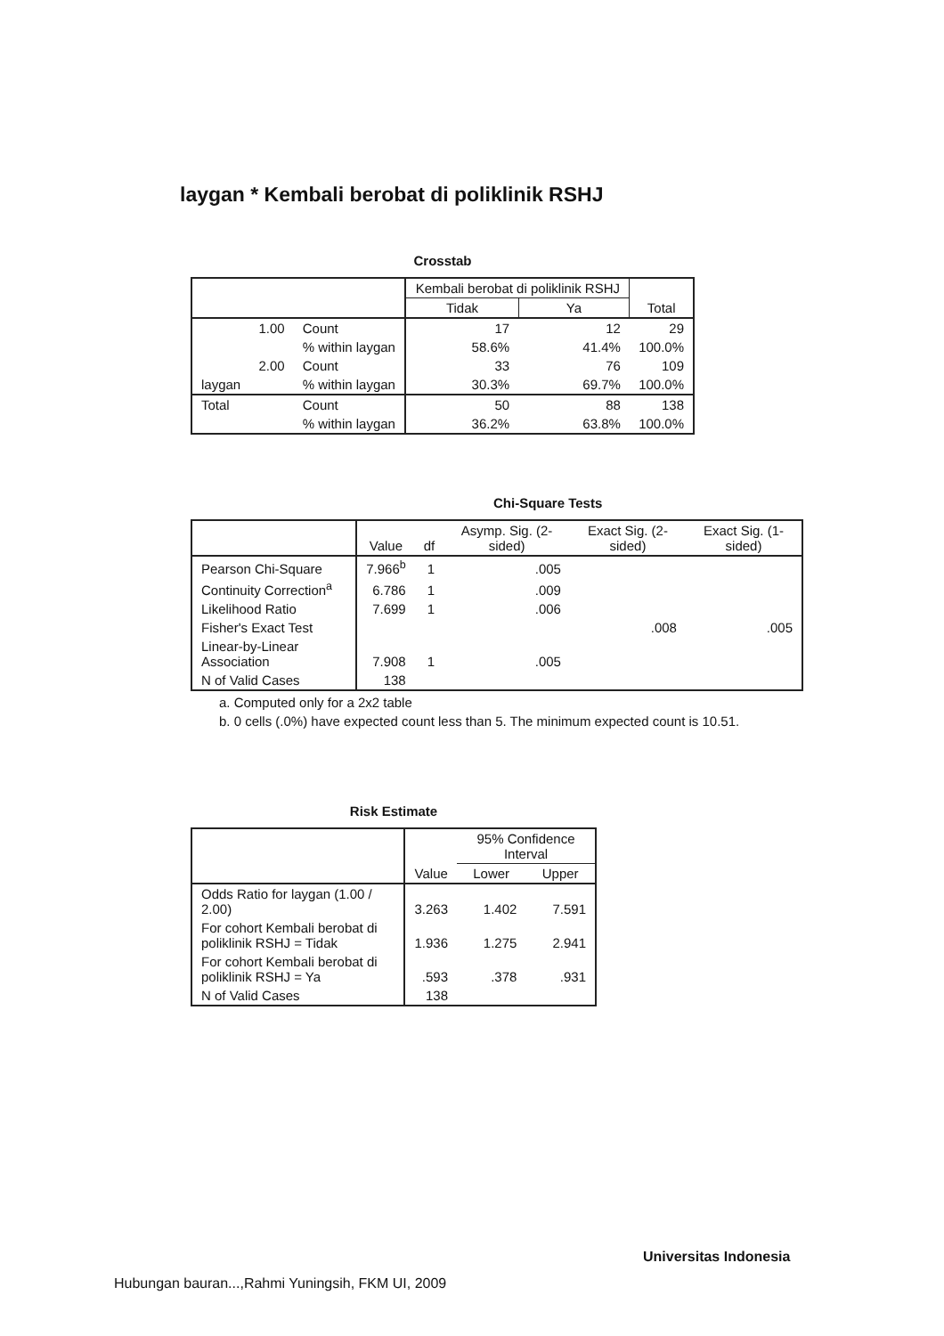laygan * Kembali berobat di poliklinik RSHJ
Crosstab
| | | | Kembali berobat di poliklinik RSHJ | | Total |
| --- | --- | --- | --- | --- | --- |
| | | | Tidak | Ya | |
| laygan | 1.00 | Count | 17 | 12 | 29 |
| | | % within laygan | 58.6% | 41.4% | 100.0% |
| | 2.00 | Count | 33 | 76 | 109 |
| | | % within laygan | 30.3% | 69.7% | 100.0% |
| Total | | Count | 50 | 88 | 138 |
| | | % within laygan | 36.2% | 63.8% | 100.0% |
Chi-Square Tests
| | Value | df | Asymp. Sig. (2-sided) | Exact Sig. (2-sided) | Exact Sig. (1-sided) |
| --- | --- | --- | --- | --- | --- |
| Pearson Chi-Square | 7.966<sup>b</sup> | 1 | .005 | | |
| Continuity Correction<sup>a</sup> | 6.786 | 1 | .009 | | |
| Likelihood Ratio | 7.699 | 1 | .006 | | |
| Fisher's Exact Test | | | | .008 | .005 |
| Linear-by-Linear Association | 7.908 | 1 | .005 | | |
| N of Valid Cases | 138 | | | | |
a. Computed only for a 2x2 table
b. 0 cells (.0%) have expected count less than 5. The minimum expected count is 10.51.
Risk Estimate
| | Value | 95% Confidence Interval | |
| --- | --- | --- | --- |
| | | Lower | Upper |
| Odds Ratio for laygan (1.00 / 2.00) | 3.263 | 1.402 | 7.591 |
| For cohort Kembali berobat di poliklinik RSHJ = Tidak | 1.936 | 1.275 | 2.941 |
| For cohort Kembali berobat di poliklinik RSHJ = Ya | .593 | .378 | .931 |
| N of Valid Cases | 138 | | |
Universitas Indonesia
Hubungan bauran...,Rahmi Yuningsih, FKM UI, 2009